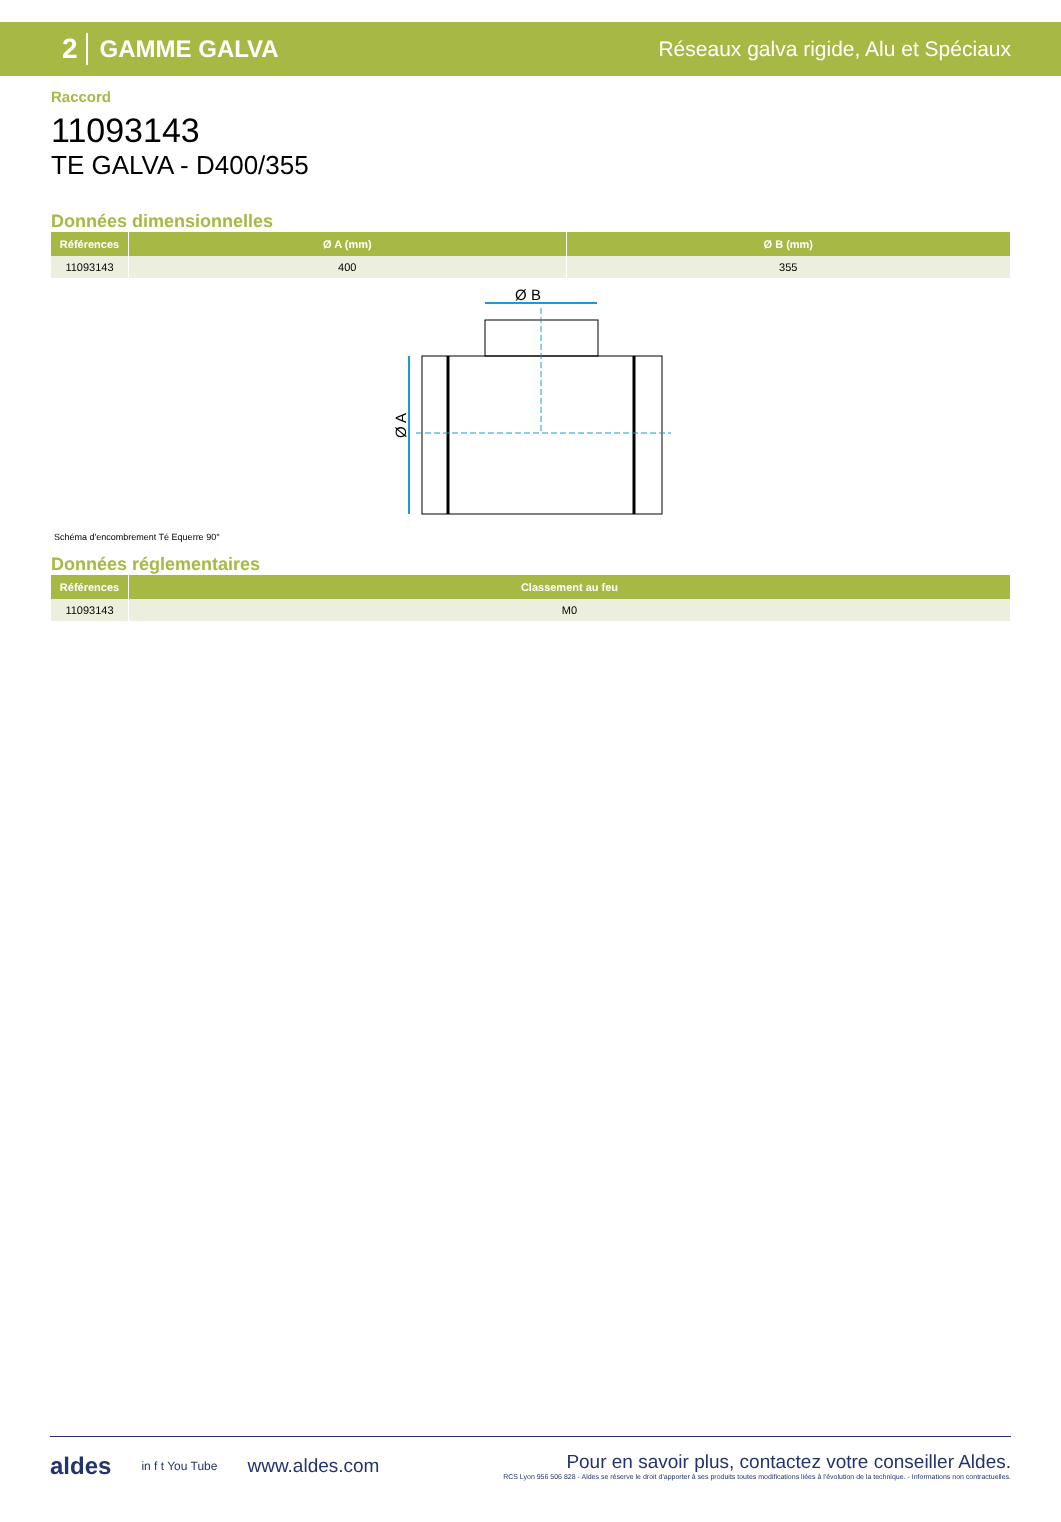2 GAMME GALVA
Réseaux galva rigide, Alu et Spéciaux
Raccord
11093143
TE GALVA - D400/355
Données dimensionnelles
| Références | Ø A (mm) | Ø B (mm) |
| --- | --- | --- |
| 11093143 | 400 | 355 |
Ø B
Ø A
Schéma d'encombrement Té Equerre 90°
Données réglementaires
| Références | Classement au feu |
| --- | --- |
| 11093143 | M0 |
aldes in f t You Tube www.aldes.com
Pour en savoir plus, contactez votre conseiller Aldes.
RCS Lyon 956 506 828 - Aldes se réserve le droit d'apporter à ses produits toutes modifications liées à l'évolution de la technique. - Informations non contractuelles.